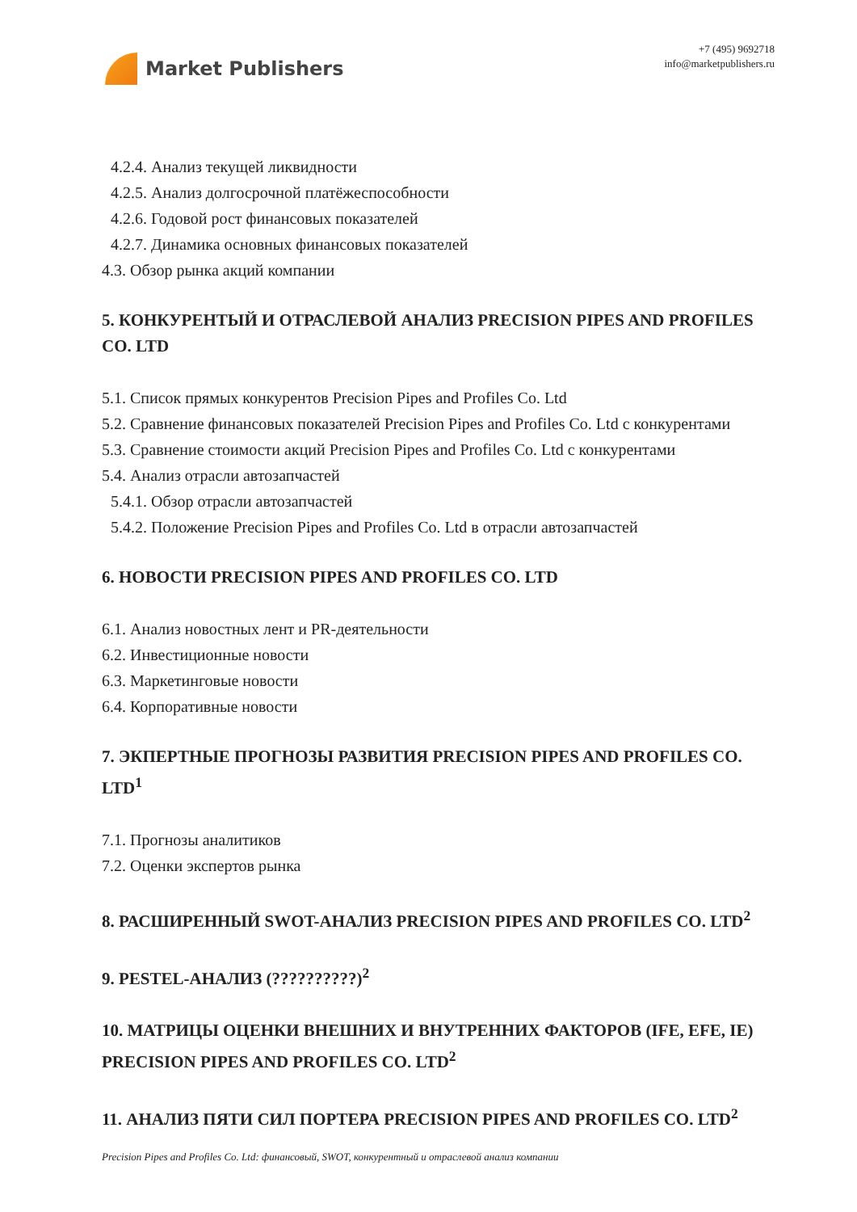Market Publishers
+7 (495) 9692718
info@marketpublishers.ru
4.2.4. Анализ текущей ликвидности
4.2.5. Анализ долгосрочной платёжеспособности
4.2.6. Годовой рост финансовых показателей
4.2.7. Динамика основных финансовых показателей
4.3. Обзор рынка акций компании
5. КОНКУРЕНТЫЙ И ОТРАСЛЕВОЙ АНАЛИЗ PRECISION PIPES AND PROFILES CO. LTD
5.1. Список прямых конкурентов Precision Pipes and Profiles Co. Ltd
5.2. Сравнение финансовых показателей Precision Pipes and Profiles Co. Ltd с конкурентами
5.3. Сравнение стоимости акций Precision Pipes and Profiles Co. Ltd с конкурентами
5.4. Анализ отрасли автозапчастей
5.4.1. Обзор отрасли автозапчастей
5.4.2. Положение Precision Pipes and Profiles Co. Ltd в отрасли автозапчастей
6. НОВОСТИ PRECISION PIPES AND PROFILES CO. LTD
6.1. Анализ новостных лент и PR-деятельности
6.2. Инвестиционные новости
6.3. Маркетинговые новости
6.4. Корпоративные новости
7. ЭКПЕРТНЫЕ ПРОГНОЗЫ РАЗВИТИЯ PRECISION PIPES AND PROFILES CO. LTD<sup>1</sup>
7.1. Прогнозы аналитиков
7.2. Оценки экспертов рынка
8. РАСШИРЕННЫЙ SWOT-АНАЛИЗ PRECISION PIPES AND PROFILES CO. LTD<sup>2</sup>
9. PESTEL-АНАЛИЗ (??????????)<sup>2</sup>
10. МАТРИЦЫ ОЦЕНКИ ВНЕШНИХ И ВНУТРЕННИХ ФАКТОРОВ (IFE, EFE, IE) PRECISION PIPES AND PROFILES CO. LTD<sup>2</sup>
11. АНАЛИЗ ПЯТИ СИЛ ПОРТЕРА PRECISION PIPES AND PROFILES CO. LTD<sup>2</sup>
Precision Pipes and Profiles Co. Ltd: финансовый, SWOT, конкурентный и отраслевой анализ компании